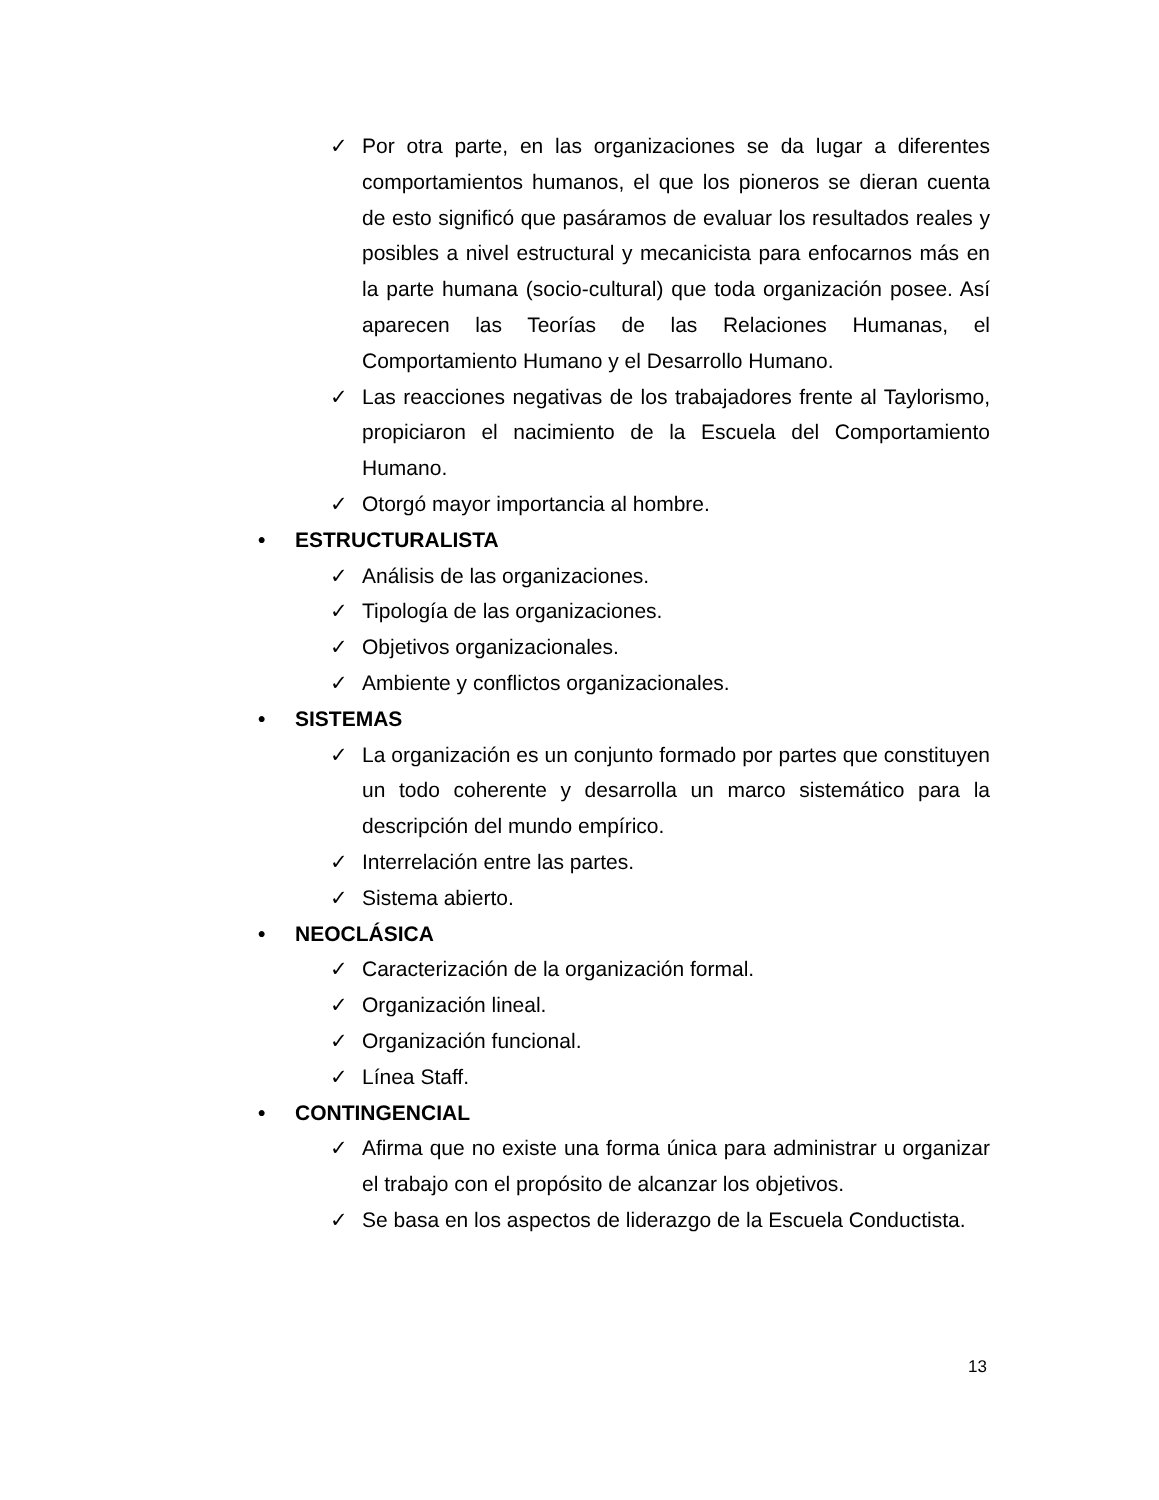✓ Por otra parte, en las organizaciones se da lugar a diferentes comportamientos humanos, el que los pioneros se dieran cuenta de esto significó que pasáramos de evaluar los resultados reales y posibles a nivel estructural y mecanicista para enfocarnos más en la parte humana (socio-cultural) que toda organización posee. Así aparecen las Teorías de las Relaciones Humanas, el Comportamiento Humano y el Desarrollo Humano.
✓ Las reacciones negativas de los trabajadores frente al Taylorismo, propiciaron el nacimiento de la Escuela del Comportamiento Humano.
✓ Otorgó mayor importancia al hombre.
• ESTRUCTURALISTA
✓ Análisis de las organizaciones.
✓ Tipología de las organizaciones.
✓ Objetivos organizacionales.
✓ Ambiente y conflictos organizacionales.
• SISTEMAS
✓ La organización es un conjunto formado por partes que constituyen un todo coherente y desarrolla un marco sistemático para la descripción del mundo empírico.
✓ Interrelación entre las partes.
✓ Sistema abierto.
• NEOCLÁSICA
✓ Caracterización de la organización formal.
✓ Organización lineal.
✓ Organización funcional.
✓ Línea Staff.
• CONTINGENCIAL
✓ Afirma que no existe una forma única para administrar u organizar el trabajo con el propósito de alcanzar los objetivos.
✓ Se basa en los aspectos de liderazgo de la Escuela Conductista.
13